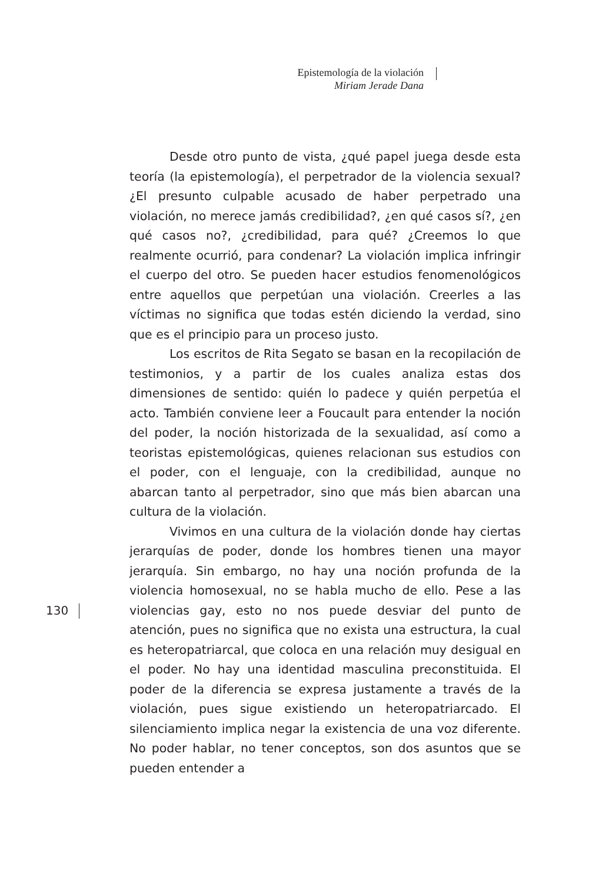Epistemología de la violación
Miriam Jerade Dana
Desde otro punto de vista, ¿qué papel juega desde esta teoría (la epistemología), el perpetrador de la violencia sexual? ¿El presunto culpable acusado de haber perpetrado una violación, no merece jamás credibilidad?, ¿en qué casos sí?, ¿en qué casos no?, ¿credibilidad, para qué? ¿Creemos lo que realmente ocurrió, para condenar? La violación implica infringir el cuerpo del otro. Se pueden hacer estudios fenomenológicos entre aquellos que perpetúan una violación. Creerles a las víctimas no significa que todas estén diciendo la verdad, sino que es el principio para un proceso justo.
Los escritos de Rita Segato se basan en la recopilación de testimonios, y a partir de los cuales analiza estas dos dimensiones de sentido: quién lo padece y quién perpetúa el acto. También conviene leer a Foucault para entender la noción del poder, la noción historizada de la sexualidad, así como a teoristas epistemológicas, quienes relacionan sus estudios con el poder, con el lenguaje, con la credibilidad, aunque no abarcan tanto al perpetrador, sino que más bien abarcan una cultura de la violación.
Vivimos en una cultura de la violación donde hay ciertas jerarquías de poder, donde los hombres tienen una mayor jerarquía. Sin embargo, no hay una noción profunda de la violencia homosexual, no se habla mucho de ello. Pese a las violencias gay, esto no nos puede desviar del punto de atención, pues no significa que no exista una estructura, la cual es heteropatriarcal, que coloca en una relación muy desigual en el poder. No hay una identidad masculina preconstituida. El poder de la diferencia se expresa justamente a través de la violación, pues sigue existiendo un heteropatriarcado. El silenciamiento implica negar la existencia de una voz diferente. No poder hablar, no tener conceptos, son dos asuntos que se pueden entender a
130